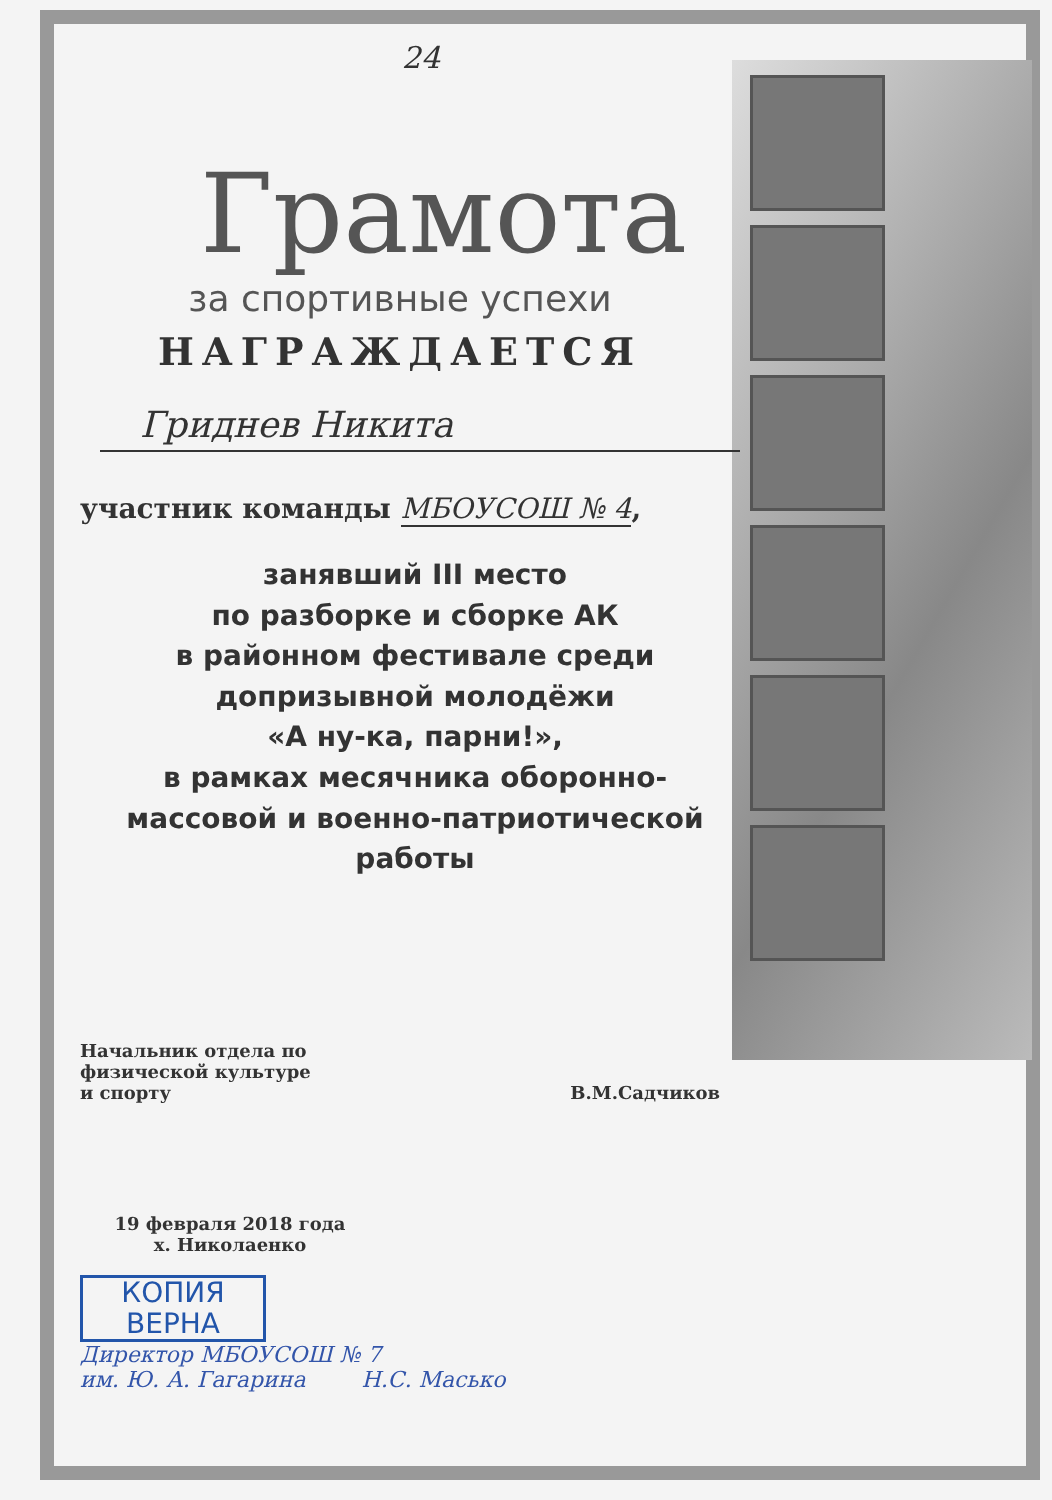24
Грамота
за спортивные успехи
НАГРАЖДАЕТСЯ
Гриднев Никита
участник команды МБОУСОШ № 4,
занявший III место
по разборке и сборке АК
в районном фестивале среди
допризывной молодёжи
«А ну-ка, парни!»,
в рамках месячника оборонно-
массовой и военно-патриотической
работы
Начальник отдела по
физической культуре
и спорту В.М.Садчиков
19 февраля 2018 года
х. Николаенко
КОПИЯ
ВЕРНА
Директор МБОУСОШ № 7
им. Ю. А. Гагарина Н.С. Масько